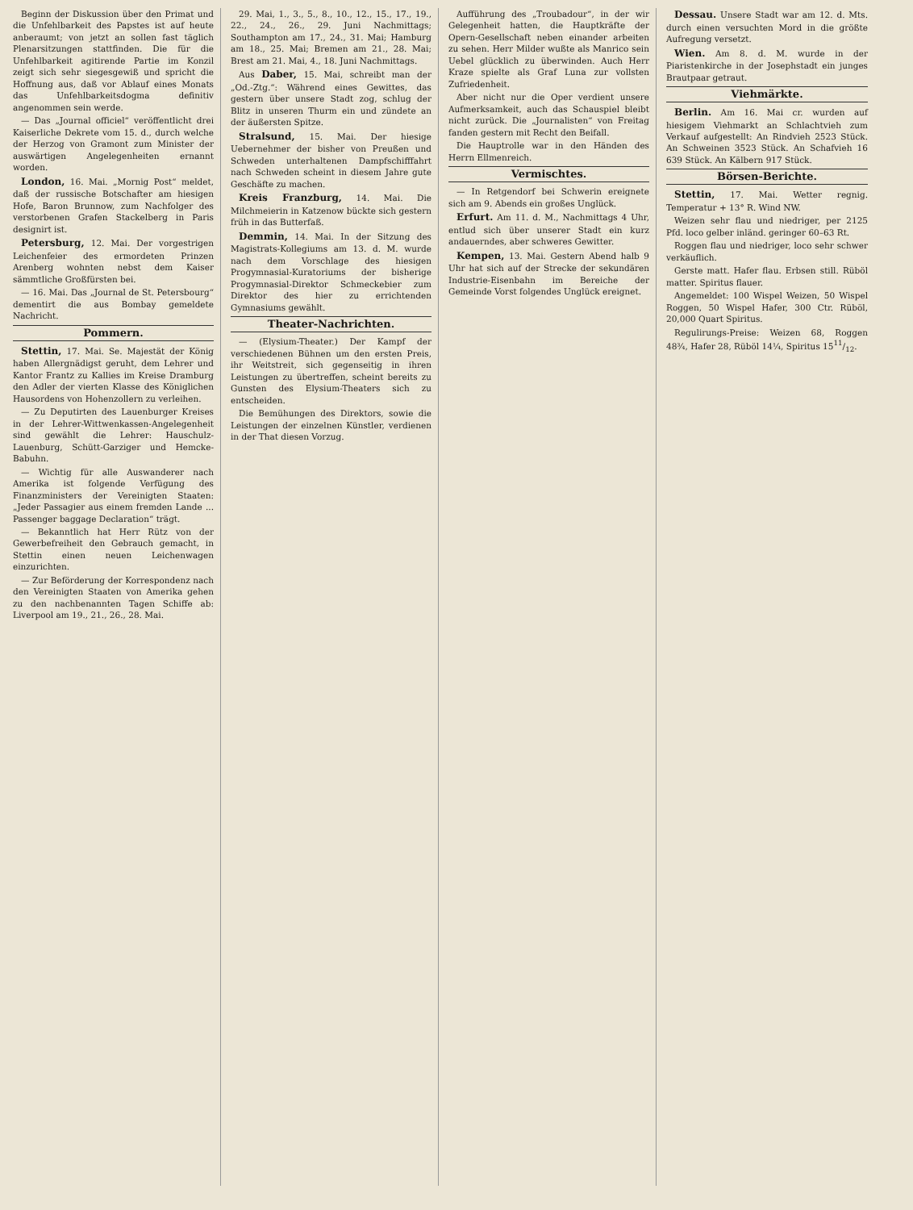Beginn der Diskussion über den Primat und die Unfehlbarkeit des Papstes ist auf heute anberaumt; von jetzt an sollen fast täglich Plenarsitzungen stattfinden. Die für die Unfehlbarkeit agitirende Partie im Konzil zeigt sich sehr siegesgewiß und spricht die Hoffnung aus, daß vor Ablauf eines Monats das Unfehlbarkeitsdogma definitiv angenommen sein werde.
— Das „Journal officiel“ veröffentlicht drei Kaiserliche Dekrete vom 15. d., durch welche der Herzog von Gramont zum Minister der auswärtigen Angelegenheiten ernannt worden.
London, 16. Mai. „Mornig Post“ meldet, daß der russische Botschafter am hiesigen Hofe, Baron Brunnow, zum Nachfolger des verstorbenen Grafen Stackelberg in Paris designirt ist.
Petersburg, 12. Mai. Der vorgestrigen Leichenfeier des ermordeten Prinzen Arenberg wohnten nebst dem Kaiser sämmtliche Großfürsten bei.
— 16. Mai. Das „Journal de St. Petersbourg“ dementirt die aus Bombay gemeldete Nachricht.
Pommern.
Stettin, 17. Mai. Se. Majestät der König haben Allergnädigst geruht, dem Lehrer und Kantor Frantz zu Kallies im Kreise Dramburg den Adler der vierten Klasse des Königlichen Hausordens von Hohenzollern zu verleihen.
— Zu Deputirten des Lauenburger Kreises in der Lehrer-Wittwenkassen-Angelegenheit sind gewählt die Lehrer: Hauschulz-Lauenburg, Schütt-Garziger und Hemcke-Babuhn.
— Wichtig für alle Auswanderer nach Amerika ist folgende Verfügung des Finanzministers der Vereinigten Staaten: „Jeder Passagier aus einem fremden Lande ... Passenger baggage Declaration“ trägt.
— Bekanntlich hat Herr Rütz von der Gewerbefreiheit den Gebrauch gemacht, in Stettin einen neuen Leichenwagen einzurichten.
— Zur Beförderung der Korrespondenz nach den Vereinigten Staaten von Amerika gehen zu den nachbenannten Tagen Schiffe ab: Liverpool am 19., 21., 26., 28. Mai.
29. Mai, 1., 3., 5., 8., 10., 12., 15., 17., 19., 22., 24., 26., 29. Juni Nachmittags; Southampton am 17., 24., 31. Mai; Hamburg am 18., 25. Mai; Bremen am 21., 28. Mai; Brest am 21. Mai, 4., 18. Juni Nachmittags.
Aus Daber, 15. Mai, schreibt man der „Od.-Ztg.“: Während eines Gewittes, das gestern über unsere Stadt zog, schlug der Blitz in unseren Thurm ein und zündete an der äußersten Spitze.
Stralsund, 15. Mai. Der hiesige Uebernehmer der bisher von Preußen und Schweden unterhaltenen Dampfschifffahrt nach Schweden scheint in diesem Jahre gute Geschäfte zu machen.
Kreis Franzburg, 14. Mai. Die Milchmeierin in Katzenow bückte sich gestern früh in das Butterfaß.
Demmin, 14. Mai. In der Sitzung des Magistrats-Kollegiums am 13. d. M. wurde nach dem Vorschlage des hiesigen Progymnasial-Kuratoriums der bisherige Progymnasial-Direktor Schmeckebier zum Direktor des hier zu errichtenden Gymnasiums gewählt.
Theater-Nachrichten.
— (Elysium-Theater.) Der Kampf der verschiedenen Bühnen um den ersten Preis, ihr Weitstreit, sich gegenseitig in ihren Leistungen zu übertreffen, scheint bereits zu Gunsten des Elysium-Theaters sich zu entscheiden.
Die Bemühungen des Direktors, sowie die Leistungen der einzelnen Künstler, verdienen in der That diesen Vorzug.
Aufführung des „Troubadour“, in der wir Gelegenheit hatten, die Hauptkräfte der Opern-Gesellschaft neben einander arbeiten zu sehen. Herr Milder wußte als Manrico sein Uebel glücklich zu überwinden. Auch Herr Kraze spielte als Graf Luna zur vollsten Zufriedenheit.
Aber nicht nur die Oper verdient unsere Aufmerksamkeit, auch das Schauspiel bleibt nicht zurück. Die „Journalisten“ von Freitag fanden gestern mit Recht den Beifall.
Die Hauptrolle war in den Händen des Herrn Ellmenreich.
Vermischtes.
— In Retgendorf bei Schwerin ereignete sich am 9. Abends ein großes Unglück.
Erfurt. Am 11. d. M., Nachmittags 4 Uhr, entlud sich über unserer Stadt ein kurz andauerndes, aber schweres Gewitter.
Kempen, 13. Mai. Gestern Abend halb 9 Uhr hat sich auf der Strecke der sekundären Industrie-Eisenbahn im Bereiche der Gemeinde Vorst folgendes Unglück ereignet.
Dessau. Unsere Stadt war am 12. d. Mts. durch einen versuchten Mord in die größte Aufregung versetzt.
Wien. Am 8. d. M. wurde in der Piaristenkirche in der Josephstadt ein junges Brautpaar getraut.
Viehmärkte.
Berlin. Am 16. Mai cr. wurden auf hiesigem Viehmarkt an Schlachtvieh zum Verkauf aufgestellt: An Rindvieh 2523 Stück. An Schweinen 3523 Stück. An Schafvieh 16 639 Stück. An Kälbern 917 Stück.
Börsen-Berichte.
Stettin, 17. Mai. Wetter regnig. Temperatur + 13° R. Wind NW.
Weizen sehr flau und niedriger, per 2125 Pfd. loco gelber inländ. geringer 60–63 Rt.
Roggen flau und niedriger, loco sehr schwer verkäuflich.
Gerste matt. Hafer flau. Erbsen still. Rüböl matter. Spiritus flauer.
Angemeldet: 100 Wispel Weizen, 50 Wispel Roggen, 50 Wispel Hafer, 300 Ctr. Rüböl, 20,000 Quart Spiritus.
Regulirungs-Preise: Weizen 68, Roggen 48¾, Hafer 28, Rüböl 14¼, Spiritus 1511/12.